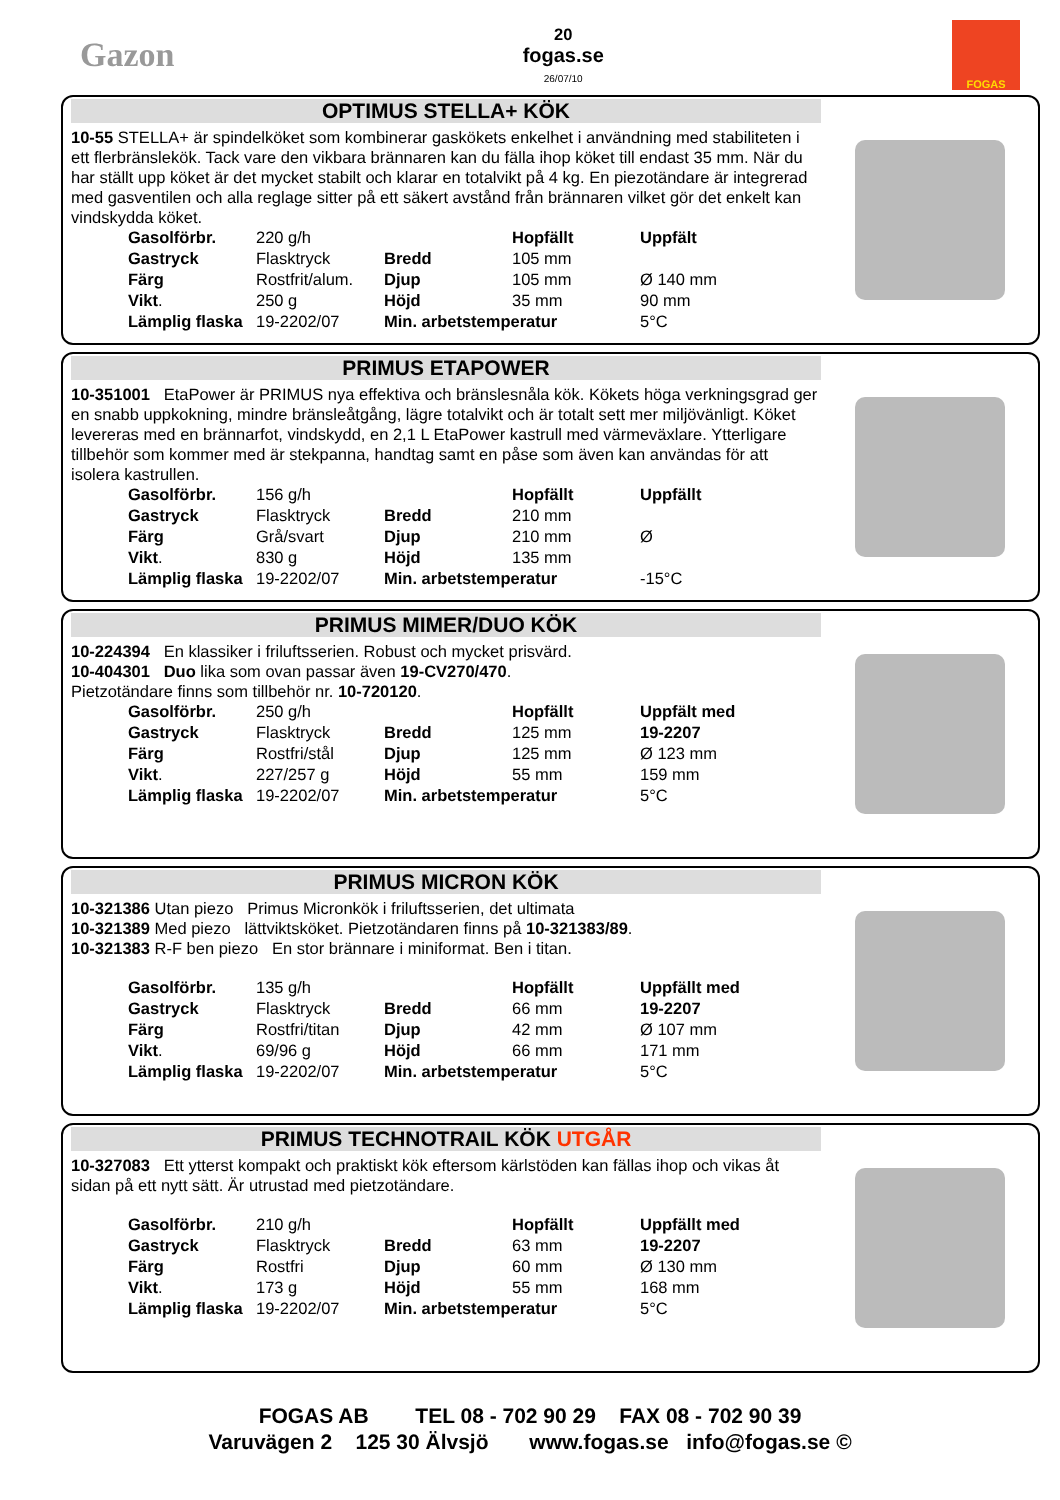Gazon
20
fogas.se
26/07/10
FOGAS
OPTIMUS STELLA+ KÖK
10-55 STELLA+ är spindelköket som kombinerar gaskökets enkelhet i användning med stabiliteten i ett flerbränslekök. Tack vare den vikbara brännaren kan du fälla ihop köket till endast 35 mm. När du har ställt upp köket är det mycket stabilt och klarar en totalvikt på 4 kg. En piezotändare är integrerad med gasventilen och alla reglage sitter på ett säkert avstånd från brännaren vilket gör det enkelt kan vindskydda köket.
| Gasolförbr. | 220 g/h | | Hopfällt | Uppfält |
| Gastryck | Flasktryck | Bredd | 105 mm | |
| Färg | Rostfrit/alum. | Djup | 105 mm | Ø 140 mm |
| Vikt . | 250 g | Höjd | 35 mm | 90 mm |
| Lämplig flaska | 19-2202/07 | Min. arbetstemperatur | | 5°C |
PRIMUS ETAPOWER
10-351001 EtaPower är PRIMUS nya effektiva och bränslesnåla kök. Kökets höga verkningsgrad ger en snabb uppkokning, mindre bränsleåtgång, lägre totalvikt och är totalt sett mer miljövänligt. Köket levereras med en brännarfot, vindskydd, en 2,1 L EtaPower kastrull med värmeväxlare. Ytterligare tillbehör som kommer med är stekpanna, handtag samt en påse som även kan användas för att isolera kastrullen.
| Gasolförbr. | 156 g/h | | Hopfällt | Uppfällt |
| Gastryck | Flasktryck | Bredd | 210 mm | |
| Färg | Grå/svart | Djup | 210 mm | Ø |
| Vikt . | 830 g | Höjd | 135 mm | |
| Lämplig flaska | 19-2202/07 | Min. arbetstemperatur | | -15°C |
PRIMUS MIMER/DUO KÖK
10-224394 En klassiker i friluftsserien. Robust och mycket prisvärd.
10-404301 Duo lika som ovan passar även 19-CV270/470.
Pietzotändare finns som tillbehör nr. 10-720120.
| Gasolförbr. | 250 g/h | | Hopfällt | Uppfält med |
| Gastryck | Flasktryck | Bredd | 125 mm | 19-2207 |
| Färg | Rostfri/stål | Djup | 125 mm | Ø 123 mm |
| Vikt . | 227/257 g | Höjd | 55 mm | 159 mm |
| Lämplig flaska | 19-2202/07 | Min. arbetstemperatur | | 5°C |
PRIMUS MICRON KÖK
10-321386 Utan piezo Primus Micronkök i friluftsserien, det ultimata
10-321389 Med piezo lättviktsköket. Pietzotändaren finns på 10-321383/89.
10-321383 R-F ben piezo En stor brännare i miniformat. Ben i titan.
| Gasolförbr. | 135 g/h | | Hopfällt | Uppfällt med |
| Gastryck | Flasktryck | Bredd | 66 mm | 19-2207 |
| Färg | Rostfri/titan | Djup | 42 mm | Ø 107 mm |
| Vikt . | 69/96 g | Höjd | 66 mm | 171 mm |
| Lämplig flaska | 19-2202/07 | Min. arbetstemperatur | | 5°C |
PRIMUS TECHNOTRAIL KÖK UTGÅR
10-327083 Ett ytterst kompakt och praktiskt kök eftersom kärlstöden kan fällas ihop och vikas åt sidan på ett nytt sätt. Är utrustad med pietzotändare.
| Gasolförbr. | 210 g/h | | Hopfällt | Uppfällt med |
| Gastryck | Flasktryck | Bredd | 63 mm | 19-2207 |
| Färg | Rostfri | Djup | 60 mm | Ø 130 mm |
| Vikt . | 173 g | Höjd | 55 mm | 168 mm |
| Lämplig flaska | 19-2202/07 | Min. arbetstemperatur | | 5°C |
FOGAS AB TEL 08 - 702 90 29 FAX 08 - 702 90 39
Varuvägen 2 125 30 Älvsjö www.fogas.se info@fogas.se ©